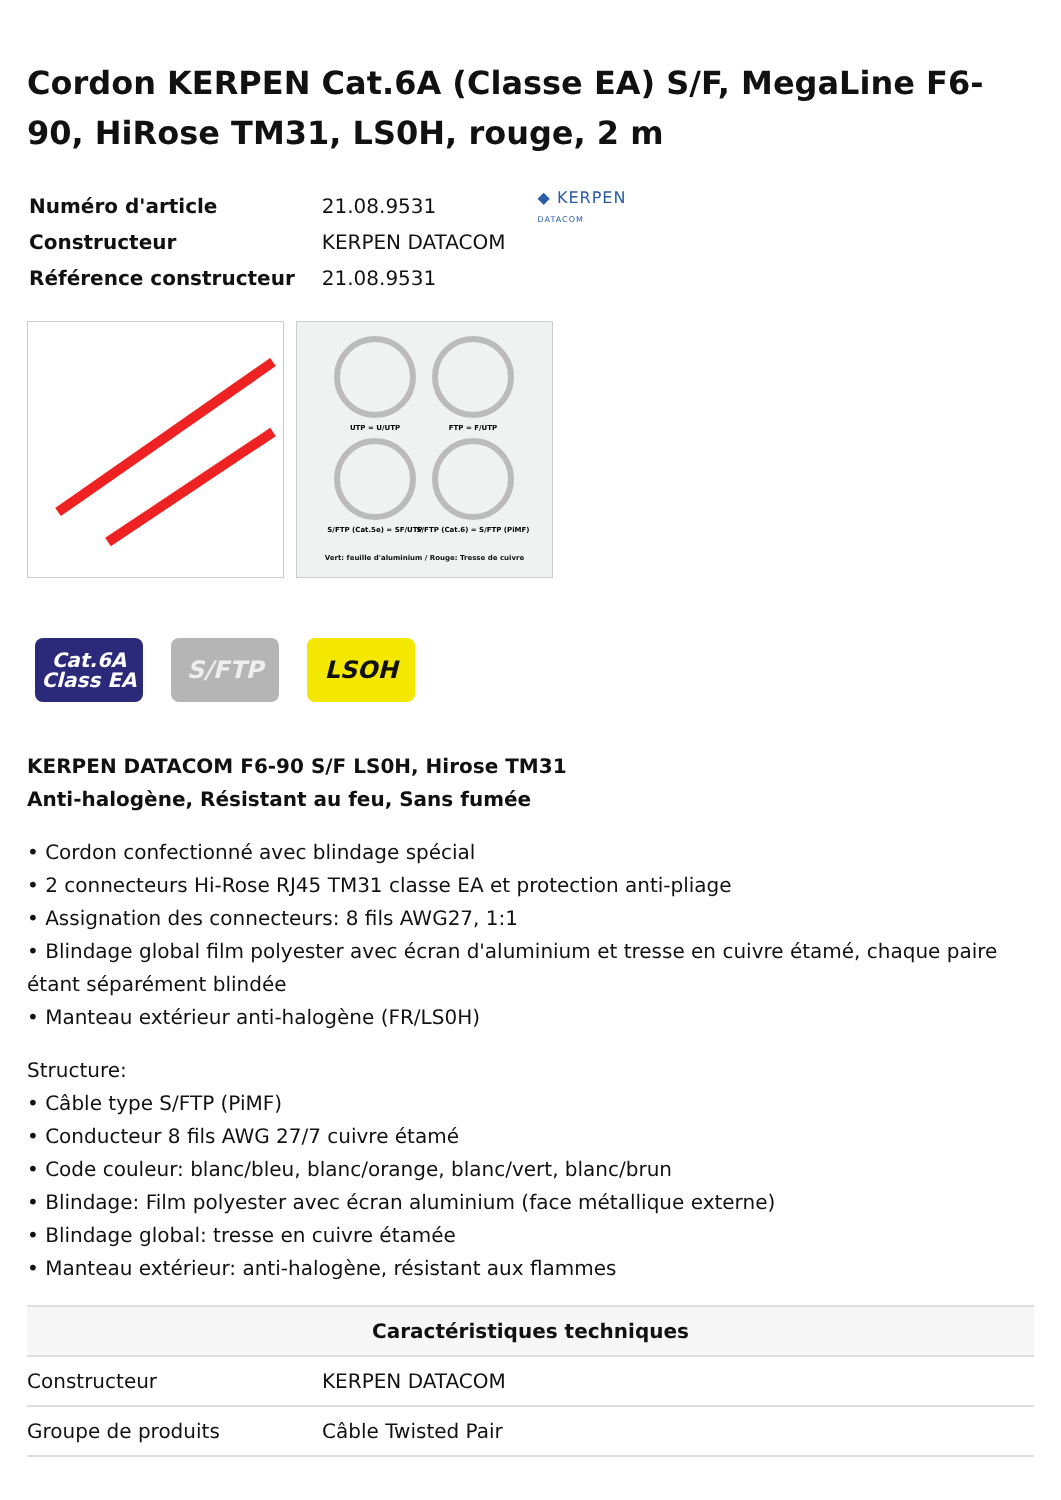Cordon KERPEN Cat.6A (Classe EA) S/F, MegaLine F6-90, HiRose TM31, LS0H, rouge, 2 m
| Numéro d'article | 21.08.9531 |
| Constructeur | KERPEN DATACOM |
| Référence constructeur | 21.08.9531 |
◆ KERPEN
DATACOM
UTP = U/UTP
FTP = F/UTP
S/FTP (Cat.5e) = SF/UTP
S/FTP (Cat.6) = S/FTP (PiMF)
Vert: feuille d'aluminium / Rouge: Tresse de cuivre
Cat.6A
Class EA
S/FTP LSOH
KERPEN DATACOM F6-90 S/F LS0H, Hirose TM31
Anti-halogène, Résistant au feu, Sans fumée
• Cordon confectionné avec blindage spécial
• 2 connecteurs Hi-Rose RJ45 TM31 classe EA et protection anti-pliage
• Assignation des connecteurs: 8 fils AWG27, 1:1
• Blindage global film polyester avec écran d'aluminium et tresse en cuivre étamé, chaque paire étant séparément blindée
• Manteau extérieur anti-halogène (FR/LS0H)
Structure:
• Câble type S/FTP (PiMF)
• Conducteur 8 fils AWG 27/7 cuivre étamé
• Code couleur: blanc/bleu, blanc/orange, blanc/vert, blanc/brun
• Blindage: Film polyester avec écran aluminium (face métallique externe)
• Blindage global: tresse en cuivre étamée
• Manteau extérieur: anti-halogène, résistant aux flammes
| Caractéristiques techniques | |
| --- | --- |
| Constructeur | KERPEN DATACOM |
| Groupe de produits | Câble Twisted Pair |